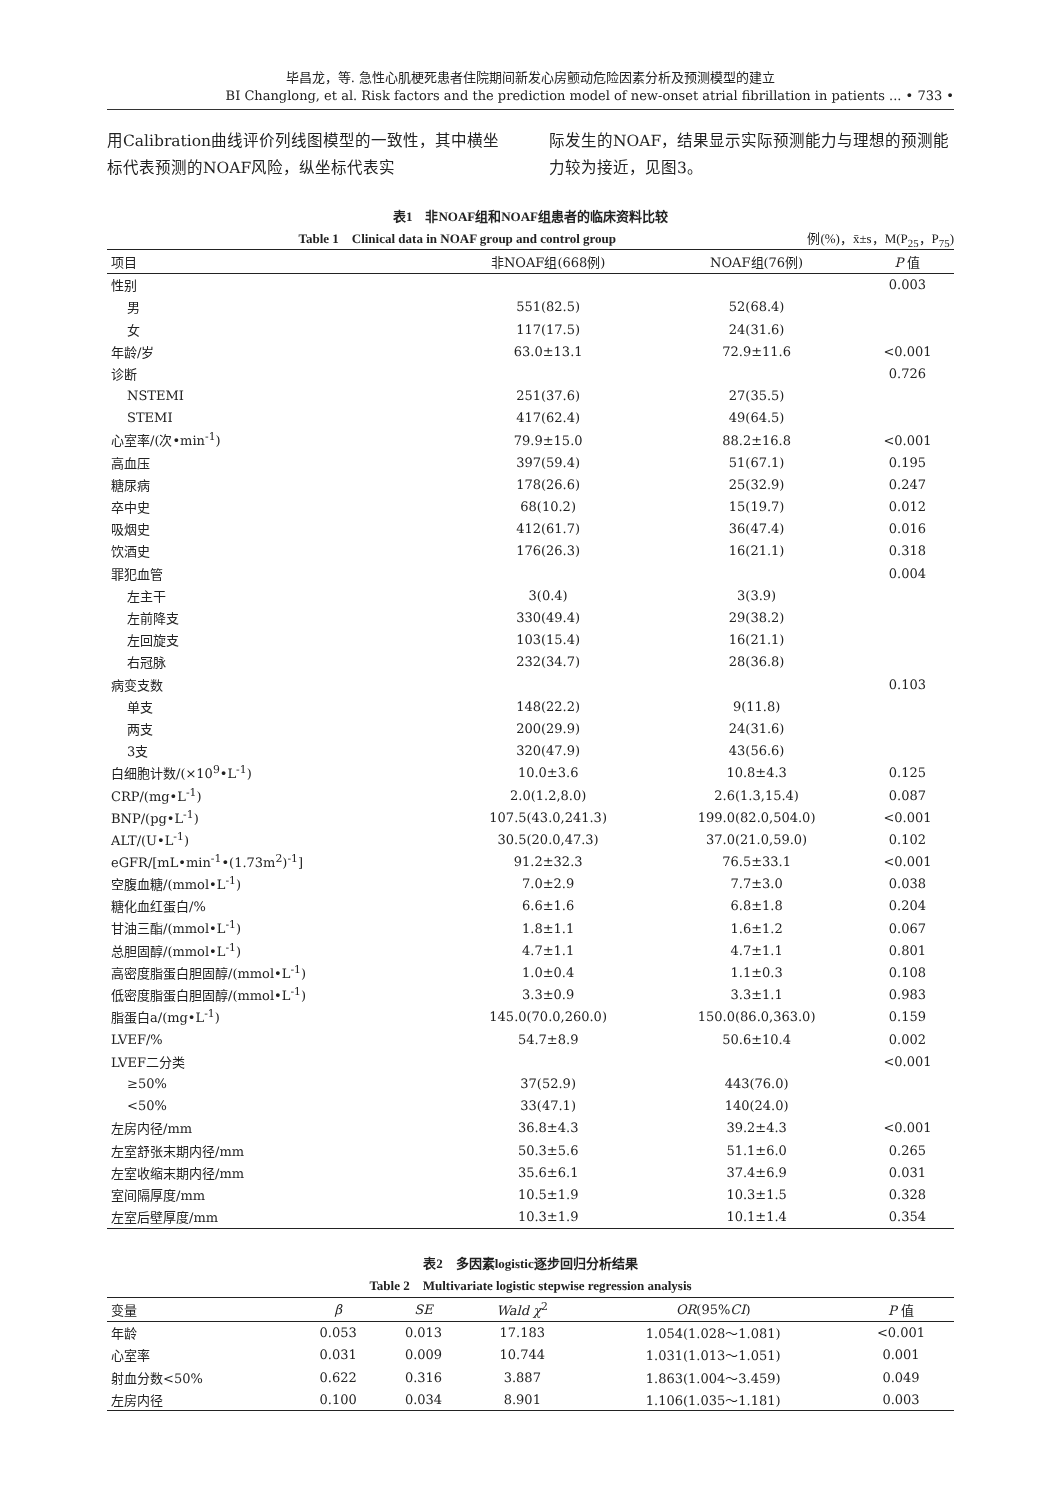毕昌龙，等. 急性心肌梗死患者住院期间新发心房颤动危险因素分析及预测模型的建立
BI Changlong, et al. Risk factors and the prediction model of new-onset atrial fibrillation in patients ... • 733 •
用Calibration曲线评价列线图模型的一致性，其中横坐标代表预测的NOAF风险，纵坐标代表实
际发生的NOAF，结果显示实际预测能力与理想的预测能力较为接近，见图3。
表1　非NOAF组和NOAF组患者的临床资料比较
Table 1　Clinical data in NOAF group and control group 例(%)，x̄±s，M(P<sub>25</sub>，P<sub>75</sub>)
| 项目 | 非NOAF组(668例) | NOAF组(76例) | P 值 |
| --- | --- | --- | --- |
| 性别 | | | 0.003 |
| 男 | 551(82.5) | 52(68.4) | |
| 女 | 117(17.5) | 24(31.6) | |
| 年龄/岁 | 63.0±13.1 | 72.9±11.6 | <0.001 |
| 诊断 | | | 0.726 |
| NSTEMI | 251(37.6) | 27(35.5) | |
| STEMI | 417(62.4) | 49(64.5) | |
| 心室率/(次•min<sup>-1</sup>) | 79.9±15.0 | 88.2±16.8 | <0.001 |
| 高血压 | 397(59.4) | 51(67.1) | 0.195 |
| 糖尿病 | 178(26.6) | 25(32.9) | 0.247 |
| 卒中史 | 68(10.2) | 15(19.7) | 0.012 |
| 吸烟史 | 412(61.7) | 36(47.4) | 0.016 |
| 饮酒史 | 176(26.3) | 16(21.1) | 0.318 |
| 罪犯血管 | | | 0.004 |
| 左主干 | 3(0.4) | 3(3.9) | |
| 左前降支 | 330(49.4) | 29(38.2) | |
| 左回旋支 | 103(15.4) | 16(21.1) | |
| 右冠脉 | 232(34.7) | 28(36.8) | |
| 病变支数 | | | 0.103 |
| 单支 | 148(22.2) | 9(11.8) | |
| 两支 | 200(29.9) | 24(31.6) | |
| 3支 | 320(47.9) | 43(56.6) | |
| 白细胞计数/(×10<sup>9</sup>•L<sup>-1</sup>) | 10.0±3.6 | 10.8±4.3 | 0.125 |
| CRP/(mg•L<sup>-1</sup>) | 2.0(1.2,8.0) | 2.6(1.3,15.4) | 0.087 |
| BNP/(pg•L<sup>-1</sup>) | 107.5(43.0,241.3) | 199.0(82.0,504.0) | <0.001 |
| ALT/(U•L<sup>-1</sup>) | 30.5(20.0,47.3) | 37.0(21.0,59.0) | 0.102 |
| eGFR/[mL•min<sup>-1</sup>•(1.73m<sup>2</sup>)<sup>-1</sup>] | 91.2±32.3 | 76.5±33.1 | <0.001 |
| 空腹血糖/(mmol•L<sup>-1</sup>) | 7.0±2.9 | 7.7±3.0 | 0.038 |
| 糖化血红蛋白/% | 6.6±1.6 | 6.8±1.8 | 0.204 |
| 甘油三酯/(mmol•L<sup>-1</sup>) | 1.8±1.1 | 1.6±1.2 | 0.067 |
| 总胆固醇/(mmol•L<sup>-1</sup>) | 4.7±1.1 | 4.7±1.1 | 0.801 |
| 高密度脂蛋白胆固醇/(mmol•L<sup>-1</sup>) | 1.0±0.4 | 1.1±0.3 | 0.108 |
| 低密度脂蛋白胆固醇/(mmol•L<sup>-1</sup>) | 3.3±0.9 | 3.3±1.1 | 0.983 |
| 脂蛋白a/(mg•L<sup>-1</sup>) | 145.0(70.0,260.0) | 150.0(86.0,363.0) | 0.159 |
| LVEF/% | 54.7±8.9 | 50.6±10.4 | 0.002 |
| LVEF二分类 | | | <0.001 |
| ≥50% | 37(52.9) | 443(76.0) | |
| <50% | 33(47.1) | 140(24.0) | |
| 左房内径/mm | 36.8±4.3 | 39.2±4.3 | <0.001 |
| 左室舒张末期内径/mm | 50.3±5.6 | 51.1±6.0 | 0.265 |
| 左室收缩末期内径/mm | 35.6±6.1 | 37.4±6.9 | 0.031 |
| 室间隔厚度/mm | 10.5±1.9 | 10.3±1.5 | 0.328 |
| 左室后壁厚度/mm | 10.3±1.9 | 10.1±1.4 | 0.354 |
表2　多因素logistic逐步回归分析结果
Table 2　Multivariate logistic stepwise regression analysis
| 变量 | β | SE | Wald χ<sup>2</sup> | OR (95% CI ) | P 值 |
| --- | --- | --- | --- | --- | --- |
| 年龄 | 0.053 | 0.013 | 17.183 | 1.054(1.028～1.081) | <0.001 |
| 心室率 | 0.031 | 0.009 | 10.744 | 1.031(1.013～1.051) | 0.001 |
| 射血分数<50% | 0.622 | 0.316 | 3.887 | 1.863(1.004～3.459) | 0.049 |
| 左房内径 | 0.100 | 0.034 | 8.901 | 1.106(1.035～1.181) | 0.003 |